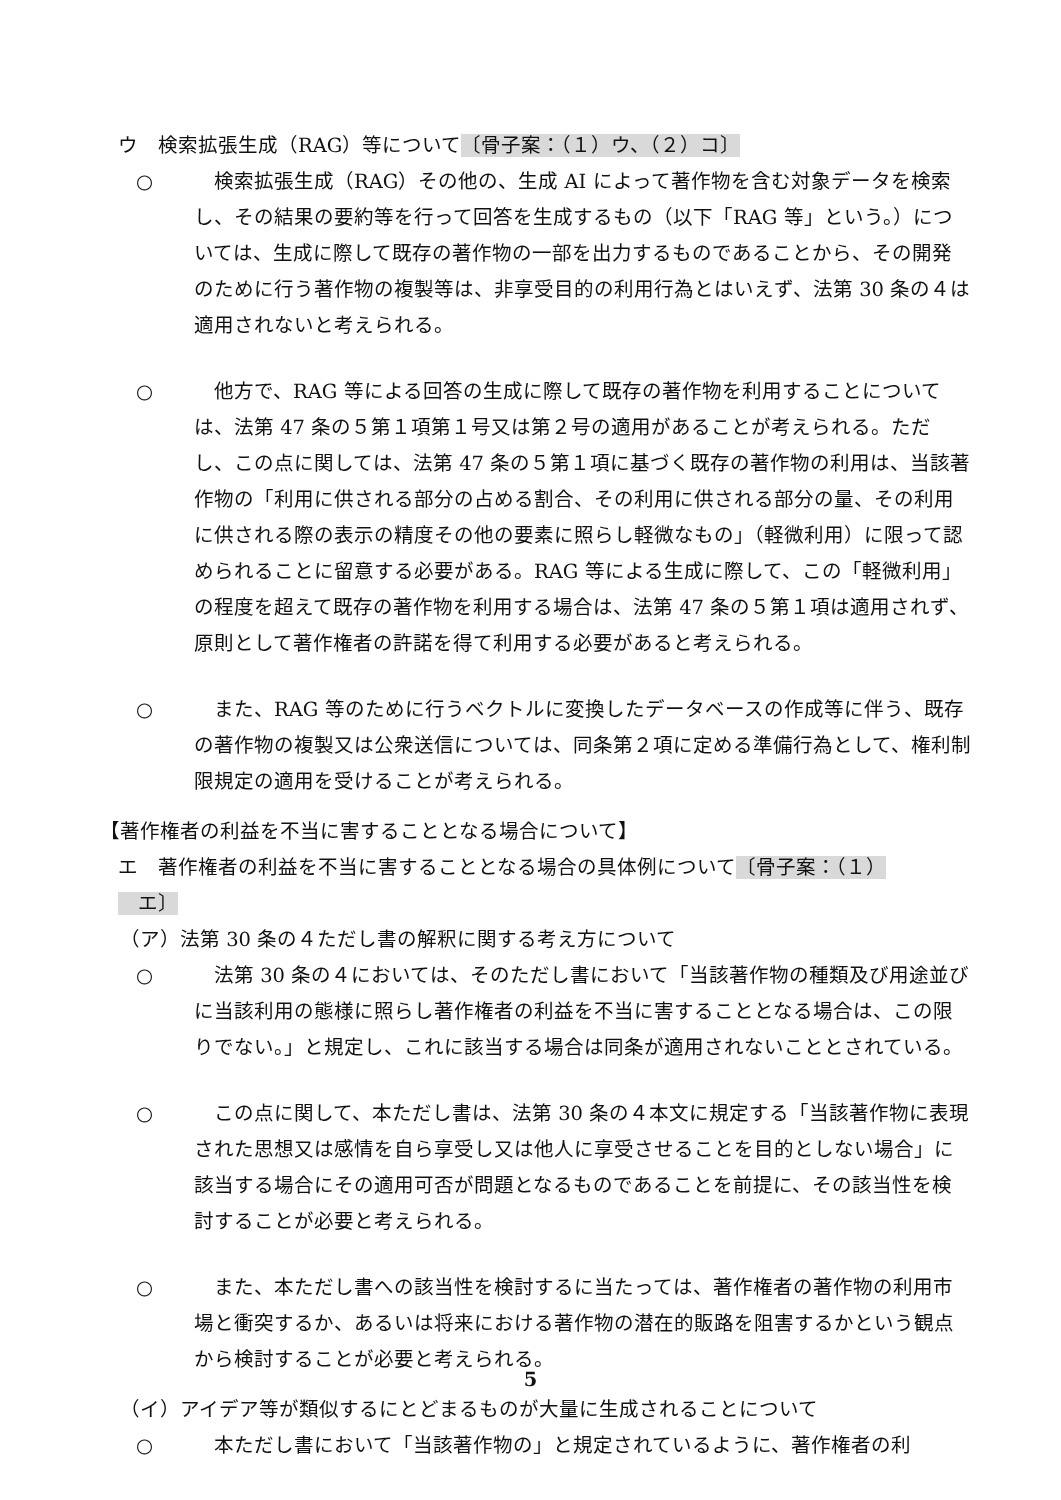ウ　検索拡張生成（RAG）等について〔骨子案：（１）ウ、（２）コ〕
○ 　検索拡張生成（RAG）その他の、生成 AI によって著作物を含む対象データを検索し、その結果の要約等を行って回答を生成するもの（以下「RAG 等」という。）については、生成に際して既存の著作物の一部を出力するものであることから、その開発のために行う著作物の複製等は、非享受目的の利用行為とはいえず、法第 30 条の４は適用されないと考えられる。
○ 　他方で、RAG 等による回答の生成に際して既存の著作物を利用することについては、法第 47 条の５第１項第１号又は第２号の適用があることが考えられる。ただし、この点に関しては、法第 47 条の５第１項に基づく既存の著作物の利用は、当該著作物の「利用に供される部分の占める割合、その利用に供される部分の量、その利用に供される際の表示の精度その他の要素に照らし軽微なもの」（軽微利用）に限って認められることに留意する必要がある。RAG 等による生成に際して、この「軽微利用」の程度を超えて既存の著作物を利用する場合は、法第 47 条の５第１項は適用されず、原則として著作権者の許諾を得て利用する必要があると考えられる。
○ 　また、RAG 等のために行うベクトルに変換したデータベースの作成等に伴う、既存の著作物の複製又は公衆送信については、同条第２項に定める準備行為として、権利制限規定の適用を受けることが考えられる。
【著作権者の利益を不当に害することとなる場合について】
エ　著作権者の利益を不当に害することとなる場合の具体例について〔骨子案：（１）
　エ〕
（ア）法第 30 条の４ただし書の解釈に関する考え方について
○ 　法第 30 条の４においては、そのただし書において「当該著作物の種類及び用途並びに当該利用の態様に照らし著作権者の利益を不当に害することとなる場合は、この限りでない。」と規定し、これに該当する場合は同条が適用されないこととされている。
○ 　この点に関して、本ただし書は、法第 30 条の４本文に規定する「当該著作物に表現された思想又は感情を自ら享受し又は他人に享受させることを目的としない場合」に該当する場合にその適用可否が問題となるものであることを前提に、その該当性を検討することが必要と考えられる。
○ 　また、本ただし書への該当性を検討するに当たっては、著作権者の著作物の利用市場と衝突するか、あるいは将来における著作物の潜在的販路を阻害するかという観点から検討することが必要と考えられる。
（イ）アイデア等が類似するにとどまるものが大量に生成されることについて
○ 　本ただし書において「当該著作物の」と規定されているように、著作権者の利
5